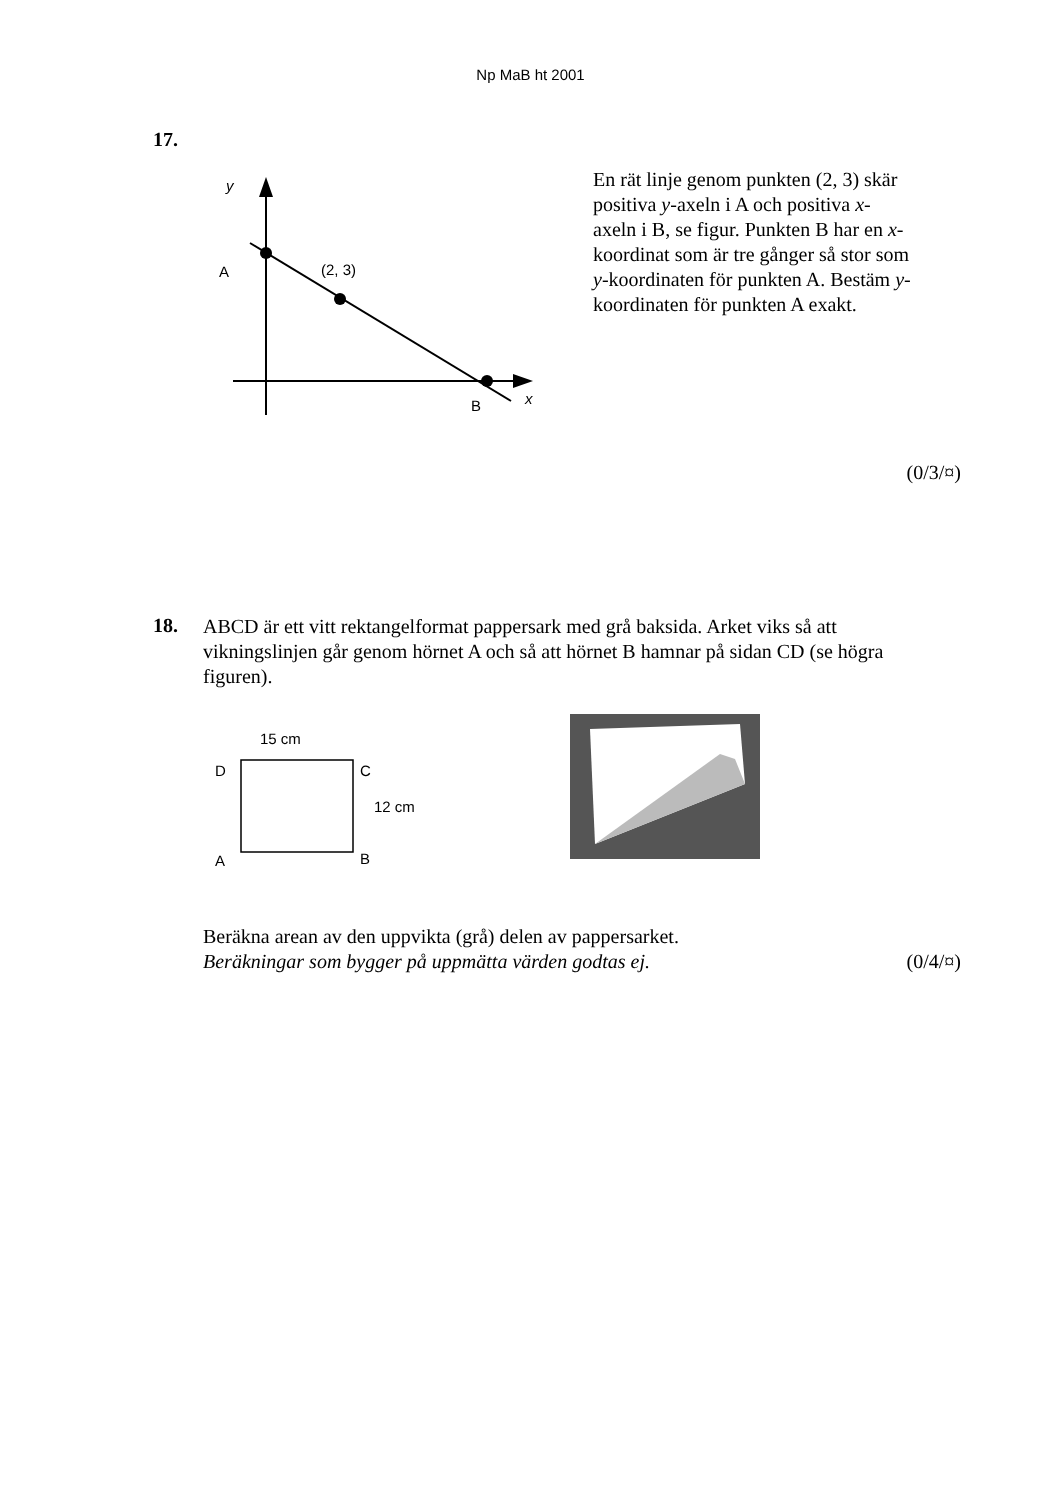Np MaB ht 2001
17.
y
A
(2, 3)
B
x
En rät linje genom punkten (2, 3) skär positiva y-axeln i A och positiva x-axeln i B, se figur. Punkten B har en x-koordinat som är tre gånger så stor som y-koordinaten för punkten A. Bestäm y-koordinaten för punkten A exakt.
(0/3/¤)
18.
ABCD är ett vitt rektangelformat pappersark med grå baksida. Arket viks så att vikningslinjen går genom hörnet A och så att hörnet B hamnar på sidan CD (se högra figuren).
15 cm
D
C
12 cm
A
B
Beräkna arean av den uppvikta (grå) delen av pappersarket.
Beräkningar som bygger på uppmätta värden godtas ej.
(0/4/¤)